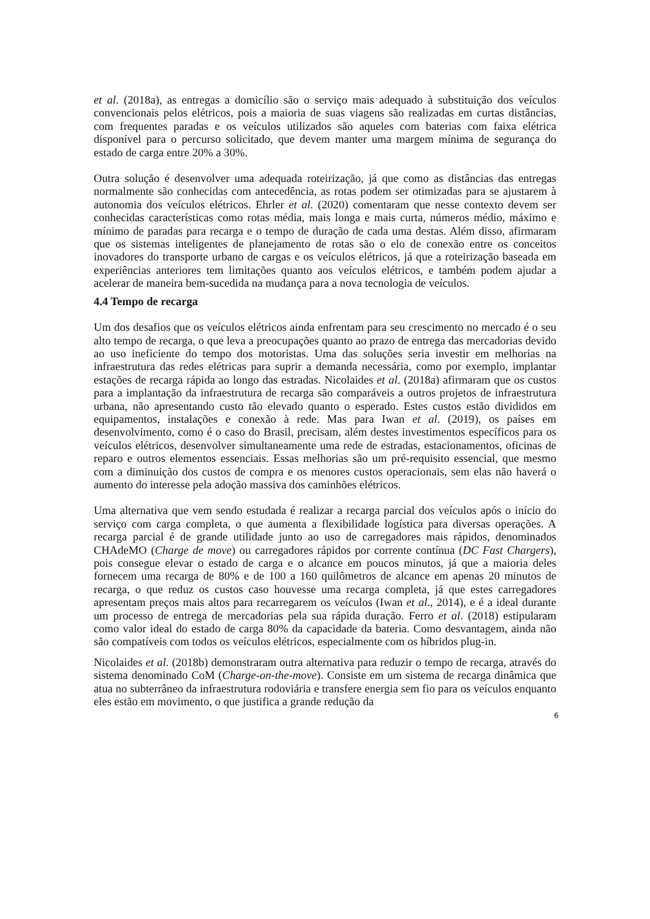et al. (2018a), as entregas a domicílio são o serviço mais adequado à substituição dos veículos convencionais pelos elétricos, pois a maioria de suas viagens são realizadas em curtas distâncias, com frequentes paradas e os veículos utilizados são aqueles com baterias com faixa elétrica disponível para o percurso solicitado, que devem manter uma margem mínima de segurança do estado de carga entre 20% a 30%.
Outra solução é desenvolver uma adequada roteirização, já que como as distâncias das entregas normalmente são conhecidas com antecedência, as rotas podem ser otimizadas para se ajustarem à autonomia dos veículos elétricos. Ehrler et al. (2020) comentaram que nesse contexto devem ser conhecidas características como rotas média, mais longa e mais curta, números médio, máximo e mínimo de paradas para recarga e o tempo de duração de cada uma destas. Além disso, afirmaram que os sistemas inteligentes de planejamento de rotas são o elo de conexão entre os conceitos inovadores do transporte urbano de cargas e os veículos elétricos, já que a roteirização baseada em experiências anteriores tem limitações quanto aos veículos elétricos, e também podem ajudar a acelerar de maneira bem-sucedida na mudança para a nova tecnologia de veículos.
4.4 Tempo de recarga
Um dos desafios que os veículos elétricos ainda enfrentam para seu crescimento no mercado é o seu alto tempo de recarga, o que leva a preocupações quanto ao prazo de entrega das mercadorias devido ao uso ineficiente do tempo dos motoristas. Uma das soluções seria investir em melhorias na infraestrutura das redes elétricas para suprir a demanda necessária, como por exemplo, implantar estações de recarga rápida ao longo das estradas. Nicolaides et al. (2018a) afirmaram que os custos para a implantação da infraestrutura de recarga são comparáveis a outros projetos de infraestrutura urbana, não apresentando custo tão elevado quanto o esperado. Estes custos estão divididos em equipamentos, instalações e conexão à rede. Mas para Iwan et al. (2019), os países em desenvolvimento, como é o caso do Brasil, precisam, além destes investimentos específicos para os veículos elétricos, desenvolver simultaneamente uma rede de estradas, estacionamentos, oficinas de reparo e outros elementos essenciais. Essas melhorias são um pré-requisito essencial, que mesmo com a diminuição dos custos de compra e os menores custos operacionais, sem elas não haverá o aumento do interesse pela adoção massiva dos caminhões elétricos.
Uma alternativa que vem sendo estudada é realizar a recarga parcial dos veículos após o início do serviço com carga completa, o que aumenta a flexibilidade logística para diversas operações. A recarga parcial é de grande utilidade junto ao uso de carregadores mais rápidos, denominados CHAdeMO (Charge de move) ou carregadores rápidos por corrente contínua (DC Fast Chargers), pois consegue elevar o estado de carga e o alcance em poucos minutos, já que a maioria deles fornecem uma recarga de 80% e de 100 a 160 quilômetros de alcance em apenas 20 minutos de recarga, o que reduz os custos caso houvesse uma recarga completa, já que estes carregadores apresentam preços mais altos para recarregarem os veículos (Iwan et al., 2014), e é a ideal durante um processo de entrega de mercadorias pela sua rápida duração. Ferro et al. (2018) estipularam como valor ideal do estado de carga 80% da capacidade da bateria. Como desvantagem, ainda não são compatíveis com todos os veículos elétricos, especialmente com os híbridos plug-in.
Nicolaides et al. (2018b) demonstraram outra alternativa para reduzir o tempo de recarga, através do sistema denominado CoM (Charge-on-the-move). Consiste em um sistema de recarga dinâmica que atua no subterrâneo da infraestrutura rodoviária e transfere energia sem fio para os veículos enquanto eles estão em movimento, o que justifica a grande redução da
6